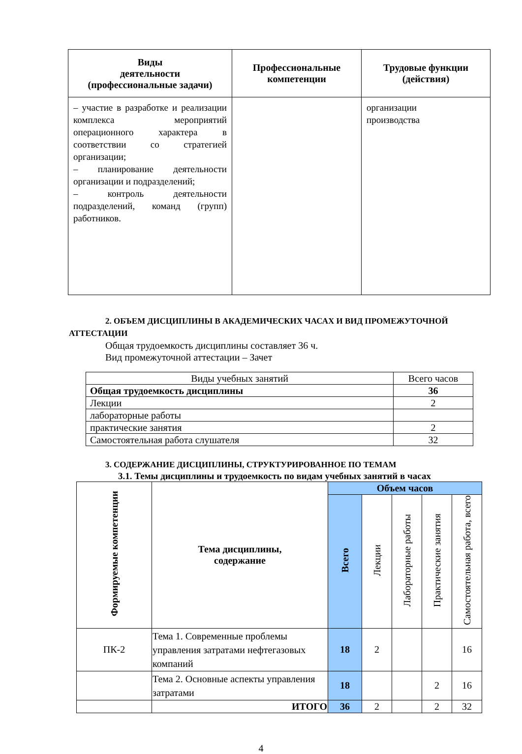| Виды деятельности (профессиональные задачи) | Профессиональные компетенции | Трудовые функции (действия) |
| --- | --- | --- |
| – участие в разработке и реализации комплекса мероприятий операционного характера в соответствии со стратегией организации; – планирование деятельности организации и подразделений; – контроль деятельности подразделений, команд (групп) работников. | | организации производства |
2. ОБЪЕМ ДИСЦИПЛИНЫ В АКАДЕМИЧЕСКИХ ЧАСАХ И ВИД ПРОМЕЖУТОЧНОЙ АТТЕСТАЦИИ
Общая трудоемкость дисциплины составляет 36 ч.
Вид промежуточной аттестации – Зачет
| Виды учебных занятий | Всего часов |
| Общая трудоемкость дисциплины | 36 |
| Лекции | 2 |
| лабораторные работы | |
| практические занятия | 2 |
| Самостоятельная работа слушателя | 32 |
3. СОДЕРЖАНИЕ ДИСЦИПЛИНЫ, СТРУКТУРИРОВАННОЕ ПО ТЕМАМ
3.1. Темы дисциплины и трудоемкость по видам учебных занятий в часах
| Формируемые компетенции | Тема дисциплины, содержание | Объем часов | | | | |
| | | Всего | Лекции | Лабораторные работы | Практические занятия | Самостоятельная работа, всего |
| ПК-2 | Тема 1. Современные проблемы управления затратами нефтегазовых компаний | 18 | 2 | | | 16 |
| | Тема 2. Основные аспекты управления затратами | 18 | | | 2 | 16 |
| | ИТОГО | 36 | 2 | | 2 | 32 |
4